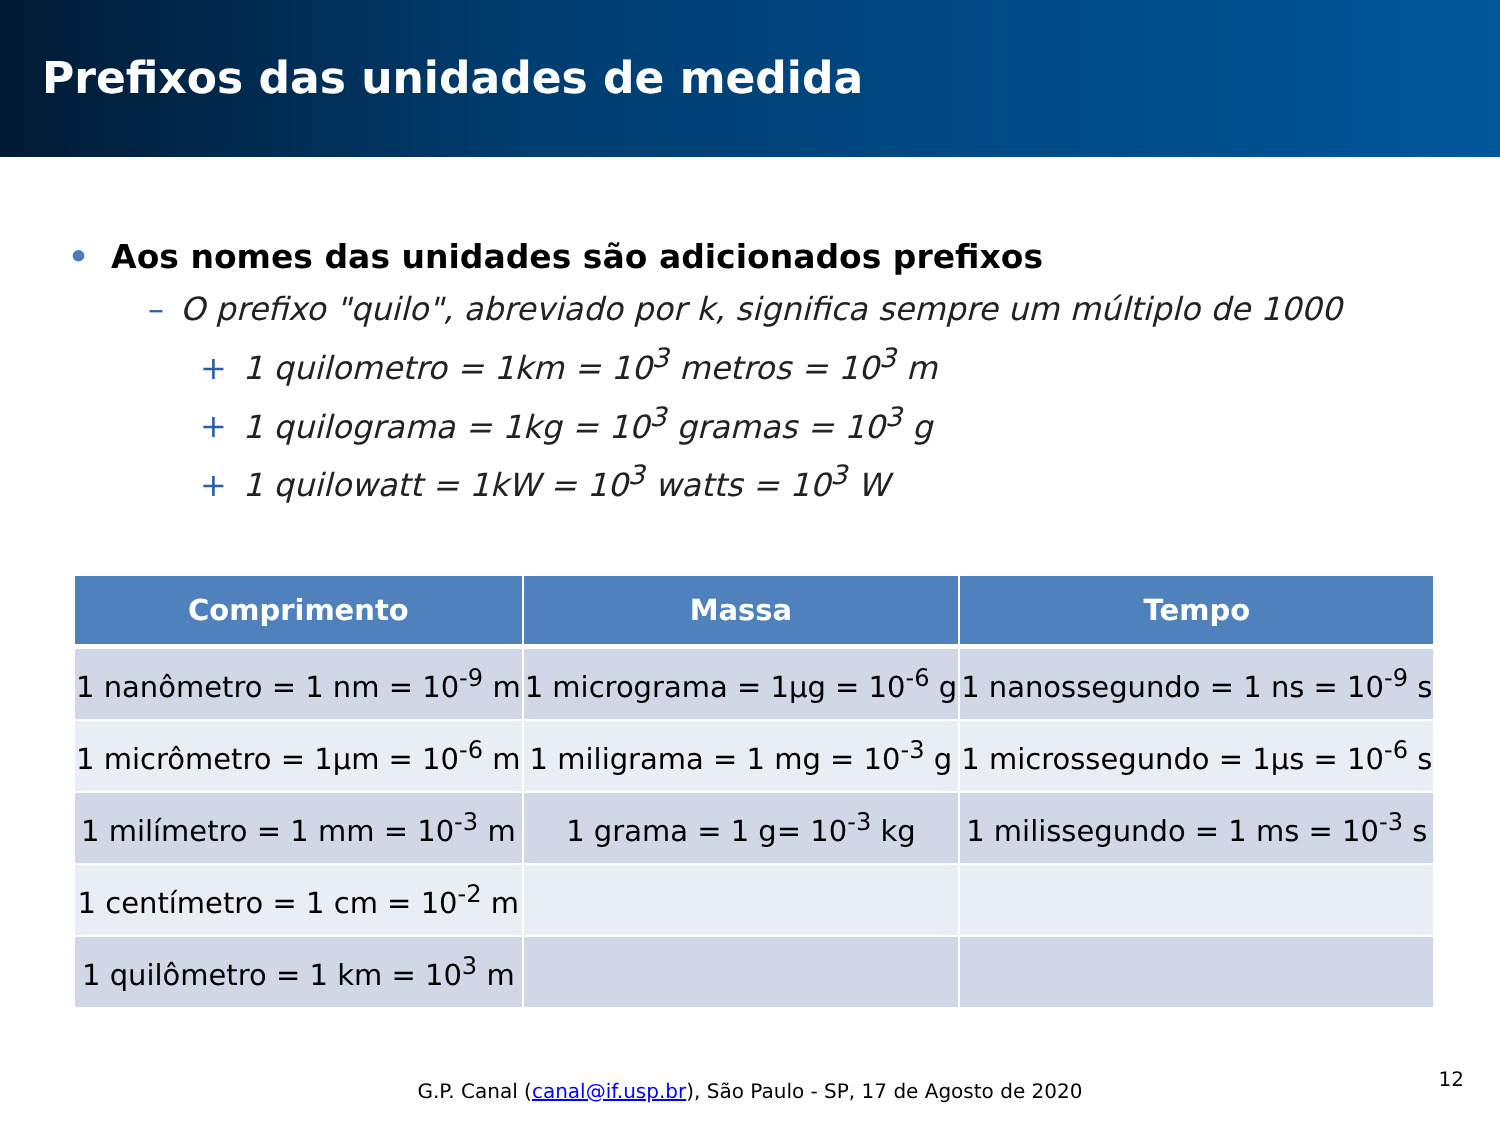Prefixos das unidades de medida
• Aos nomes das unidades são adicionados prefixos
– O prefixo "quilo", abreviado por k, significa sempre um múltiplo de 1000
+ 1 quilometro = 1km = 10<sup>3</sup> metros = 10<sup>3</sup> m
+ 1 quilograma = 1kg = 10<sup>3</sup> gramas = 10<sup>3</sup> g
+ 1 quilowatt = 1kW = 10<sup>3</sup> watts = 10<sup>3</sup> W
| Comprimento | Massa | Tempo |
| --- | --- | --- |
| 1 nanômetro = 1 nm = 10<sup>-9</sup> m | 1 micrograma = 1μg = 10<sup>-6</sup> g | 1 nanossegundo = 1 ns = 10<sup>-9</sup> s |
| 1 micrômetro = 1μm = 10<sup>-6</sup> m | 1 miligrama = 1 mg = 10<sup>-3</sup> g | 1 microssegundo = 1μs = 10<sup>-6</sup> s |
| 1 milímetro = 1 mm = 10<sup>-3</sup> m | 1 grama = 1 g= 10<sup>-3</sup> kg | 1 milissegundo = 1 ms = 10<sup>-3</sup> s |
| 1 centímetro = 1 cm = 10<sup>-2</sup> m | | |
| 1 quilômetro = 1 km = 10<sup>3</sup> m | | |
G.P. Canal (canal@if.usp.br), São Paulo - SP, 17 de Agosto de 2020
12